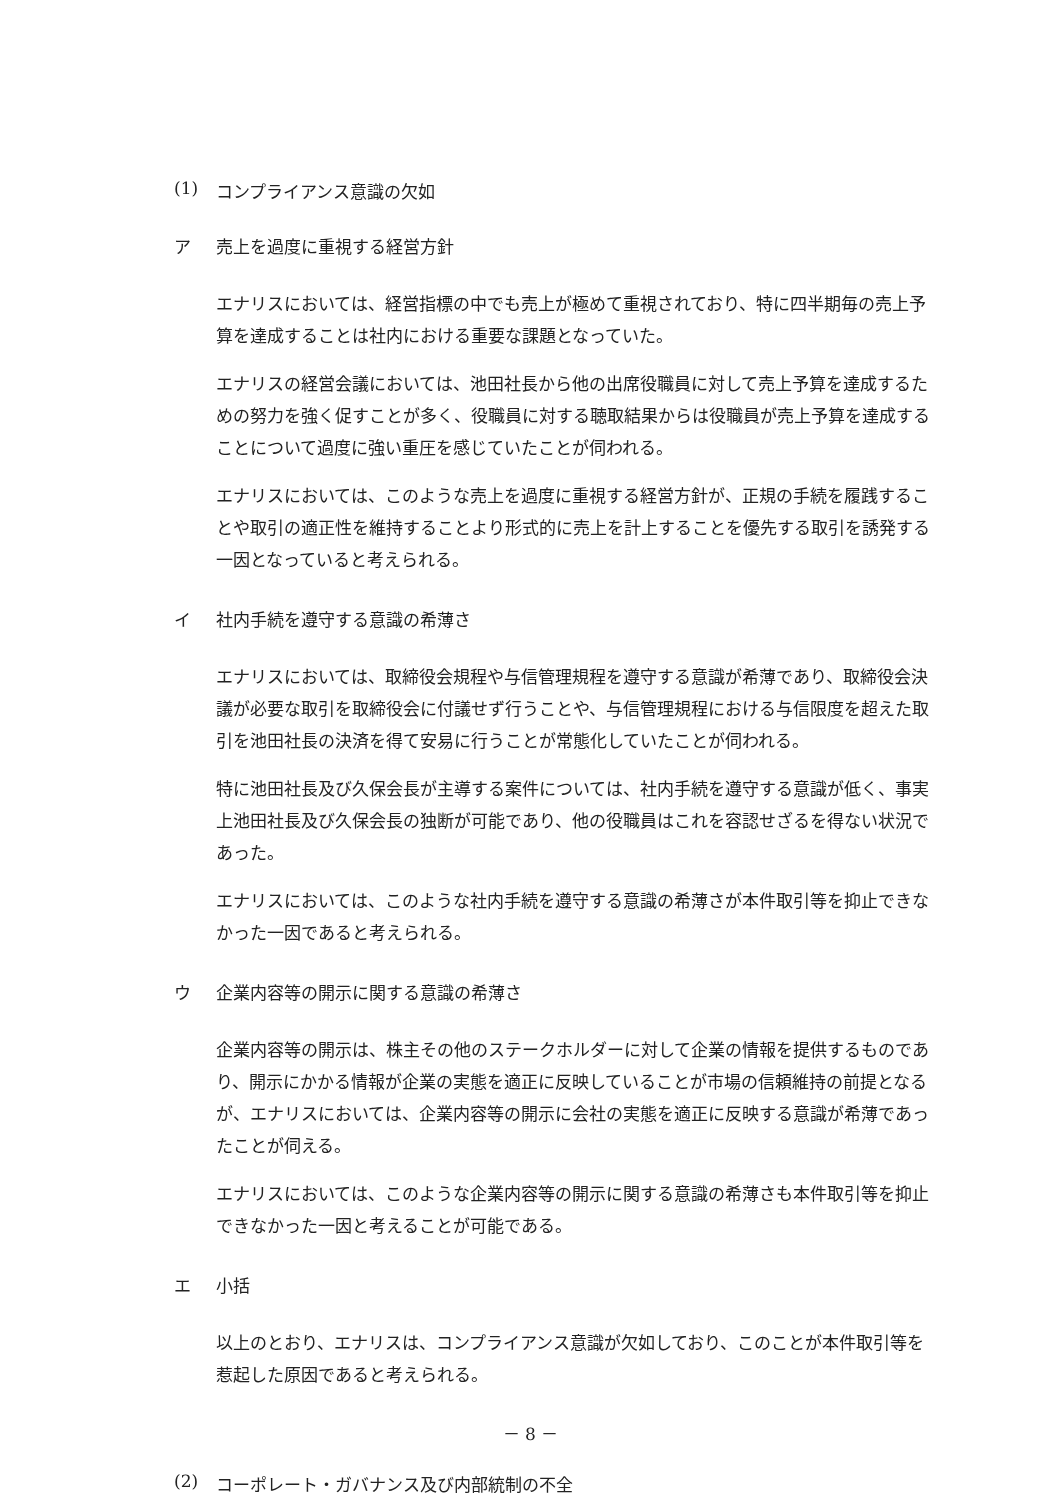(1) コンプライアンス意識の欠如
ア 売上を過度に重視する経営方針
エナリスにおいては、経営指標の中でも売上が極めて重視されており、特に四半期毎の売上予算を達成することは社内における重要な課題となっていた。
エナリスの経営会議においては、池田社長から他の出席役職員に対して売上予算を達成するための努力を強く促すことが多く、役職員に対する聴取結果からは役職員が売上予算を達成することについて過度に強い重圧を感じていたことが伺われる。
エナリスにおいては、このような売上を過度に重視する経営方針が、正規の手続を履践することや取引の適正性を維持することより形式的に売上を計上することを優先する取引を誘発する一因となっていると考えられる。
イ 社内手続を遵守する意識の希薄さ
エナリスにおいては、取締役会規程や与信管理規程を遵守する意識が希薄であり、取締役会決議が必要な取引を取締役会に付議せず行うことや、与信管理規程における与信限度を超えた取引を池田社長の決済を得て安易に行うことが常態化していたことが伺われる。
特に池田社長及び久保会長が主導する案件については、社内手続を遵守する意識が低く、事実上池田社長及び久保会長の独断が可能であり、他の役職員はこれを容認せざるを得ない状況であった。
エナリスにおいては、このような社内手続を遵守する意識の希薄さが本件取引等を抑止できなかった一因であると考えられる。
ウ 企業内容等の開示に関する意識の希薄さ
企業内容等の開示は、株主その他のステークホルダーに対して企業の情報を提供するものであり、開示にかかる情報が企業の実態を適正に反映していることが市場の信頼維持の前提となるが、エナリスにおいては、企業内容等の開示に会社の実態を適正に反映する意識が希薄であったことが伺える。
エナリスにおいては、このような企業内容等の開示に関する意識の希薄さも本件取引等を抑止できなかった一因と考えることが可能である。
エ 小括
以上のとおり、エナリスは、コンプライアンス意識が欠如しており、このことが本件取引等を惹起した原因であると考えられる。
(2) コーポレート・ガバナンス及び内部統制の不全
－ 8 －